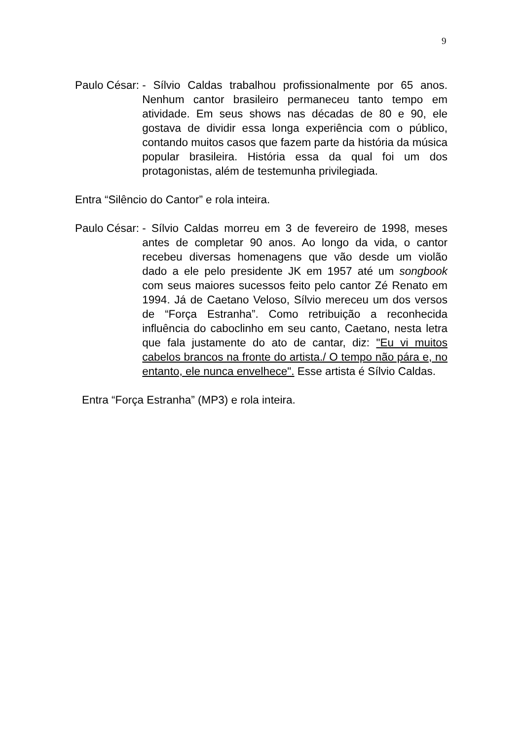9
Paulo César: - Sílvio Caldas trabalhou profissionalmente por 65 anos. Nenhum cantor brasileiro permaneceu tanto tempo em atividade. Em seus shows nas décadas de 80 e 90, ele gostava de dividir essa longa experiência com o público, contando muitos casos que fazem parte da história da música popular brasileira. História essa da qual foi um dos protagonistas, além de testemunha privilegiada.
Entra “Silêncio do Cantor” e rola inteira.
Paulo César: - Sílvio Caldas morreu em 3 de fevereiro de 1998, meses antes de completar 90 anos. Ao longo da vida, o cantor recebeu diversas homenagens que vão desde um violão dado a ele pelo presidente JK em 1957 até um songbook com seus maiores sucessos feito pelo cantor Zé Renato em 1994. Já de Caetano Veloso, Sílvio mereceu um dos versos de “Força Estranha”. Como retribuição a reconhecida influência do caboclinho em seu canto, Caetano, nesta letra que fala justamente do ato de cantar, diz: "Eu vi muitos cabelos brancos na fronte do artista./ O tempo não pára e, no entanto, ele nunca envelhece". Esse artista é Sílvio Caldas.
Entra “Força Estranha” (MP3) e rola inteira.